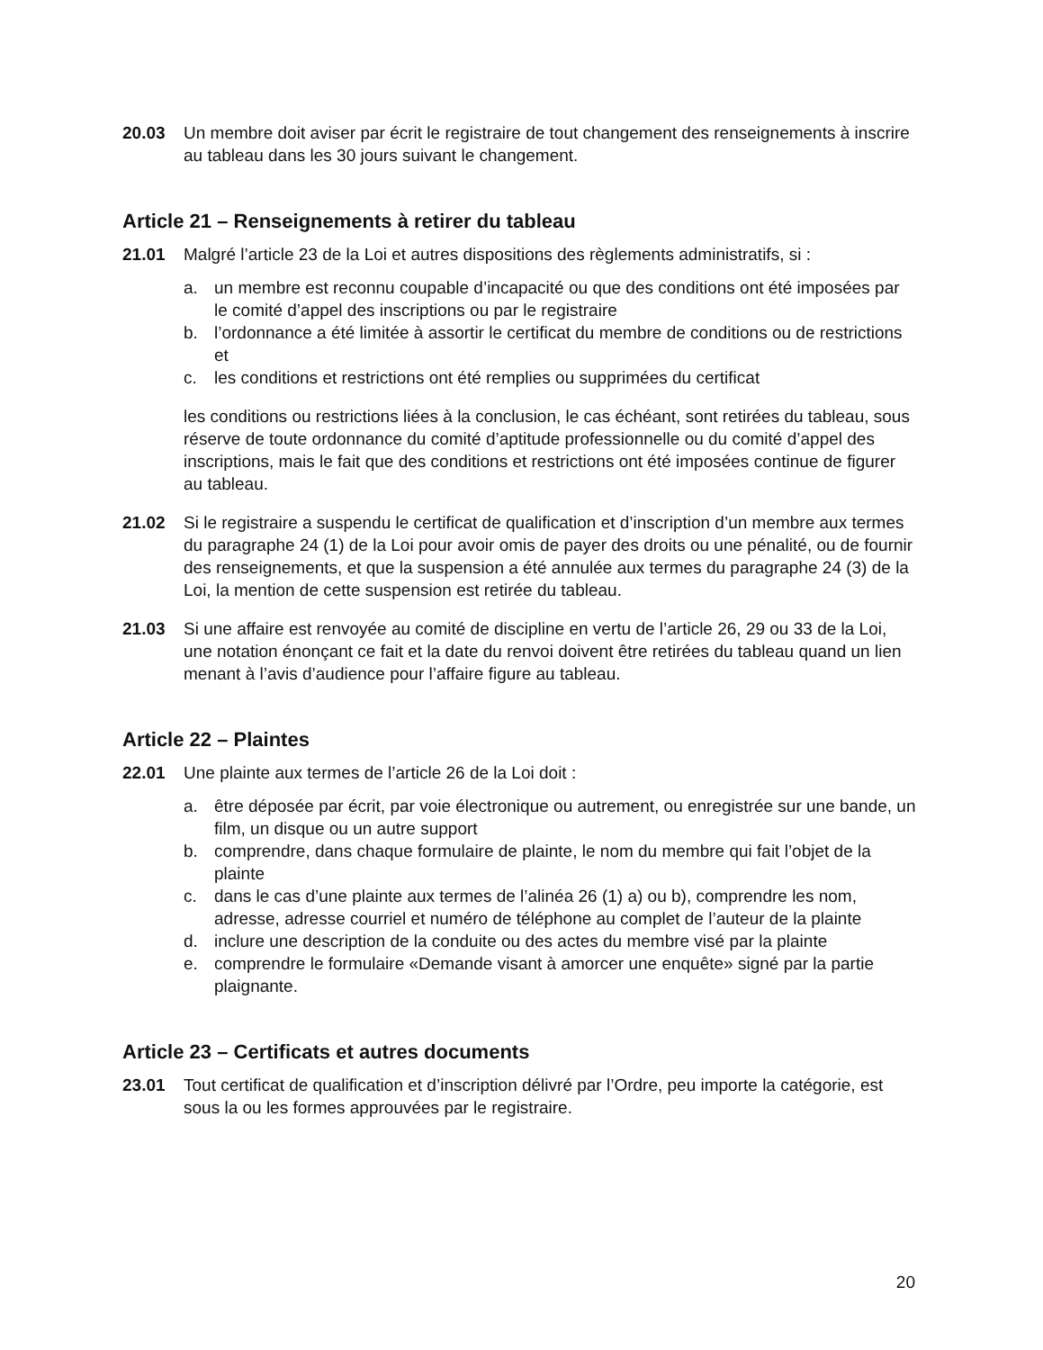20.03 Un membre doit aviser par écrit le registraire de tout changement des renseignements à inscrire au tableau dans les 30 jours suivant le changement.
Article 21 – Renseignements à retirer du tableau
21.01 Malgré l’article 23 de la Loi et autres dispositions des règlements administratifs, si :
a. un membre est reconnu coupable d’incapacité ou que des conditions ont été imposées par le comité d’appel des inscriptions ou par le registraire
b. l’ordonnance a été limitée à assortir le certificat du membre de conditions ou de restrictions et
c. les conditions et restrictions ont été remplies ou supprimées du certificat
les conditions ou restrictions liées à la conclusion, le cas échéant, sont retirées du tableau, sous réserve de toute ordonnance du comité d’aptitude professionnelle ou du comité d’appel des inscriptions, mais le fait que des conditions et restrictions ont été imposées continue de figurer au tableau.
21.02 Si le registraire a suspendu le certificat de qualification et d’inscription d’un membre aux termes du paragraphe 24 (1) de la Loi pour avoir omis de payer des droits ou une pénalité, ou de fournir des renseignements, et que la suspension a été annulée aux termes du paragraphe 24 (3) de la Loi, la mention de cette suspension est retirée du tableau.
21.03 Si une affaire est renvoyée au comité de discipline en vertu de l’article 26, 29 ou 33 de la Loi, une notation énonçant ce fait et la date du renvoi doivent être retirées du tableau quand un lien menant à l’avis d’audience pour l’affaire figure au tableau.
Article 22 – Plaintes
22.01 Une plainte aux termes de l’article 26 de la Loi doit :
a. être déposée par écrit, par voie électronique ou autrement, ou enregistrée sur une bande, un film, un disque ou un autre support
b. comprendre, dans chaque formulaire de plainte, le nom du membre qui fait l’objet de la plainte
c. dans le cas d’une plainte aux termes de l’alinéa 26 (1) a) ou b), comprendre les nom, adresse, adresse courriel et numéro de téléphone au complet de l’auteur de la plainte
d. inclure une description de la conduite ou des actes du membre visé par la plainte
e. comprendre le formulaire «Demande visant à amorcer une enquête» signé par la partie plaignante.
Article 23 – Certificats et autres documents
23.01 Tout certificat de qualification et d’inscription délivré par l’Ordre, peu importe la catégorie, est sous la ou les formes approuvées par le registraire.
20